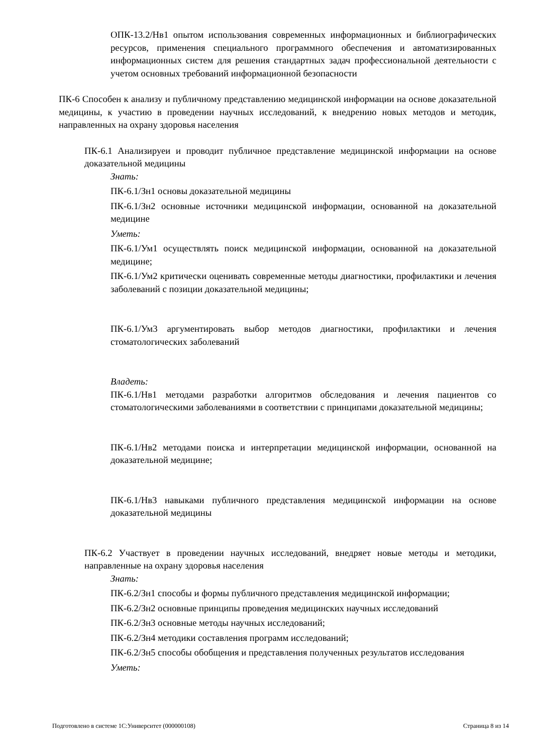ОПК-13.2/Нв1 опытом использования современных информационных и библиографических ресурсов, применения специального программного обеспечения и автоматизированных информационных систем для решения стандартных задач профессиональной деятельности с учетом основных требований информационной безопасности
ПК-6 Способен к анализу и публичному представлению медицинской информации на основе доказательной медицины, к участию в проведении научных исследований, к внедрению новых методов и методик, направленных на охрану здоровья населения
ПК-6.1 Анализируеи и проводит публичное представление медицинской информации на основе доказательной медицины
Знать:
ПК-6.1/Зн1 основы доказательной медицины
ПК-6.1/Зн2 основные источники медицинской информации, основанной на доказательной медицине
Уметь:
ПК-6.1/Ум1 осуществлять поиск медицинской информации, основанной на доказательной медицине;
ПК-6.1/Ум2 критически оценивать современные методы диагностики, профилактики и лечения заболеваний с позиции доказательной медицины;
ПК-6.1/Ум3 аргументировать выбор методов диагностики, профилактики и лечения стоматологических заболеваний
Владеть:
ПК-6.1/Нв1 методами разработки алгоритмов обследования и лечения пациентов со стоматологическими заболеваниями в соответствии с принципами доказательной медицины;
ПК-6.1/Нв2 методами поиска и интерпретации медицинской информации, основанной на доказательной медицине;
ПК-6.1/Нв3 навыками публичного представления медицинской информации на основе доказательной медицины
ПК-6.2 Участвует в проведении научных исследований, внедряет новые методы и методики, направленные на охрану здоровья населения
Знать:
ПК-6.2/Зн1 способы и формы публичного представления медицинской информации;
ПК-6.2/Зн2 основные принципы проведения медицинских научных исследований
ПК-6.2/Зн3 основные методы научных исследований;
ПК-6.2/Зн4 методики составления программ исследований;
ПК-6.2/Зн5 способы обобщения и представления полученных результатов исследования
Уметь:
Подготовлено в системе 1С:Университет (000000108) Страница 8 из 14